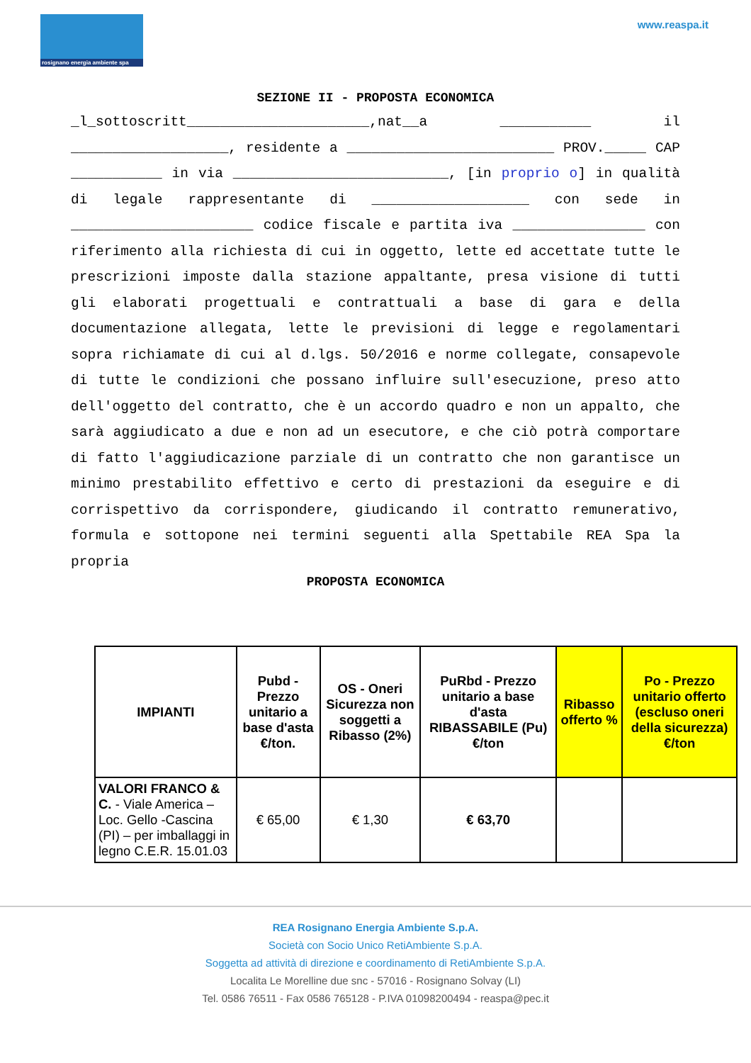rosignano energia ambiente spa
www.reaspa.it
SEZIONE II - PROPOSTA ECONOMICA
_l_sottoscritt______________________,nat__a ___________ il ___________________, residente a _________________________ PROV._____ CAP ___________ in via __________________________, [in proprio o] in qualità di legale rappresentante di ___________________ con sede in ______________________ codice fiscale e partita iva ________________ con riferimento alla richiesta di cui in oggetto, lette ed accettate tutte le prescrizioni imposte dalla stazione appaltante, presa visione di tutti gli elaborati progettuali e contrattuali a base di gara e della documentazione allegata, lette le previsioni di legge e regolamentari sopra richiamate di cui al d.lgs. 50/2016 e norme collegate, consapevole di tutte le condizioni che possano influire sull'esecuzione, preso atto dell'oggetto del contratto, che è un accordo quadro e non un appalto, che sarà aggiudicato a due e non ad un esecutore, e che ciò potrà comportare di fatto l'aggiudicazione parziale di un contratto che non garantisce un minimo prestabilito effettivo e certo di prestazioni da eseguire e di corrispettivo da corrispondere, giudicando il contratto remunerativo, formula e sottopone nei termini seguenti alla Spettabile REA Spa la propria
PROPOSTA ECONOMICA
| IMPIANTI | Pubd - Prezzo unitario a base d'asta €/ton. | OS - Oneri Sicurezza non soggetti a Ribasso (2%) | PuRbd - Prezzo unitario a base d'asta RIBASSABILE (Pu) €/ton | Ribasso offerto % | Po - Prezzo unitario offerto (escluso oneri della sicurezza) €/ton |
| --- | --- | --- | --- | --- | --- |
| VALORI FRANCO & C. - Viale America – Loc. Gello -Cascina (PI) – per imballaggi in legno C.E.R. 15.01.03 | € 65,00 | € 1,30 | € 63,70 | | |
REA Rosignano Energia Ambiente S.p.A.
Società con Socio Unico RetiAmbiente S.p.A.
Soggetta ad attività di direzione e coordinamento di RetiAmbiente S.p.A.
Localita Le Morelline due snc - 57016 - Rosignano Solvay (LI)
Tel. 0586 76511 - Fax 0586 765128 - P.IVA 01098200494 - reaspa@pec.it